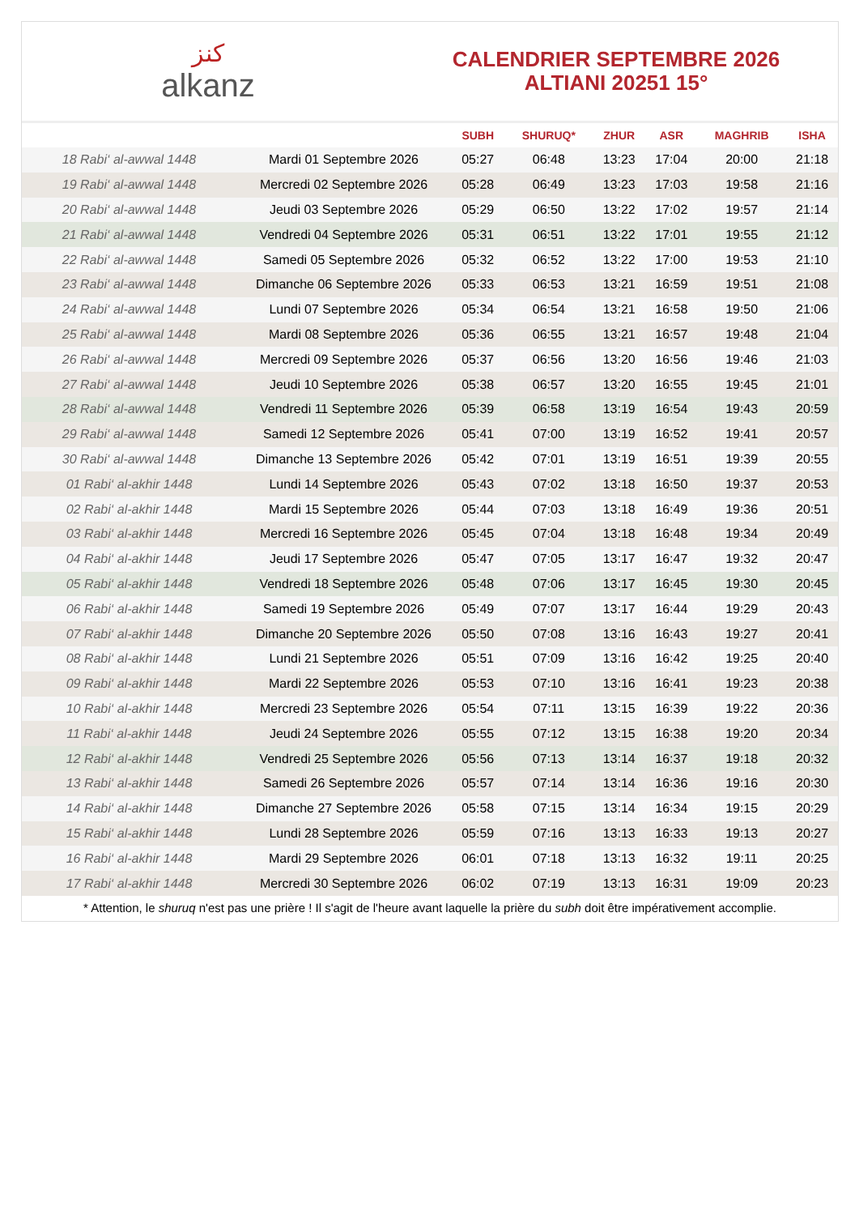ﻛﻨﺰ
alkanz
CALENDRIER SEPTEMBRE 2026
ALTIANI 20251 15°
| | | SUBH | SHURUQ* | ZHUR | ASR | MAGHRIB | ISHA |
| --- | --- | --- | --- | --- | --- | --- | --- |
| 18 Rabi‘ al-awwal 1448 | Mardi 01 Septembre 2026 | 05:27 | 06:48 | 13:23 | 17:04 | 20:00 | 21:18 |
| 19 Rabi‘ al-awwal 1448 | Mercredi 02 Septembre 2026 | 05:28 | 06:49 | 13:23 | 17:03 | 19:58 | 21:16 |
| 20 Rabi‘ al-awwal 1448 | Jeudi 03 Septembre 2026 | 05:29 | 06:50 | 13:22 | 17:02 | 19:57 | 21:14 |
| 21 Rabi‘ al-awwal 1448 | Vendredi 04 Septembre 2026 | 05:31 | 06:51 | 13:22 | 17:01 | 19:55 | 21:12 |
| 22 Rabi‘ al-awwal 1448 | Samedi 05 Septembre 2026 | 05:32 | 06:52 | 13:22 | 17:00 | 19:53 | 21:10 |
| 23 Rabi‘ al-awwal 1448 | Dimanche 06 Septembre 2026 | 05:33 | 06:53 | 13:21 | 16:59 | 19:51 | 21:08 |
| 24 Rabi‘ al-awwal 1448 | Lundi 07 Septembre 2026 | 05:34 | 06:54 | 13:21 | 16:58 | 19:50 | 21:06 |
| 25 Rabi‘ al-awwal 1448 | Mardi 08 Septembre 2026 | 05:36 | 06:55 | 13:21 | 16:57 | 19:48 | 21:04 |
| 26 Rabi‘ al-awwal 1448 | Mercredi 09 Septembre 2026 | 05:37 | 06:56 | 13:20 | 16:56 | 19:46 | 21:03 |
| 27 Rabi‘ al-awwal 1448 | Jeudi 10 Septembre 2026 | 05:38 | 06:57 | 13:20 | 16:55 | 19:45 | 21:01 |
| 28 Rabi‘ al-awwal 1448 | Vendredi 11 Septembre 2026 | 05:39 | 06:58 | 13:19 | 16:54 | 19:43 | 20:59 |
| 29 Rabi‘ al-awwal 1448 | Samedi 12 Septembre 2026 | 05:41 | 07:00 | 13:19 | 16:52 | 19:41 | 20:57 |
| 30 Rabi‘ al-awwal 1448 | Dimanche 13 Septembre 2026 | 05:42 | 07:01 | 13:19 | 16:51 | 19:39 | 20:55 |
| 01 Rabi‘ al-akhir 1448 | Lundi 14 Septembre 2026 | 05:43 | 07:02 | 13:18 | 16:50 | 19:37 | 20:53 |
| 02 Rabi‘ al-akhir 1448 | Mardi 15 Septembre 2026 | 05:44 | 07:03 | 13:18 | 16:49 | 19:36 | 20:51 |
| 03 Rabi‘ al-akhir 1448 | Mercredi 16 Septembre 2026 | 05:45 | 07:04 | 13:18 | 16:48 | 19:34 | 20:49 |
| 04 Rabi‘ al-akhir 1448 | Jeudi 17 Septembre 2026 | 05:47 | 07:05 | 13:17 | 16:47 | 19:32 | 20:47 |
| 05 Rabi‘ al-akhir 1448 | Vendredi 18 Septembre 2026 | 05:48 | 07:06 | 13:17 | 16:45 | 19:30 | 20:45 |
| 06 Rabi‘ al-akhir 1448 | Samedi 19 Septembre 2026 | 05:49 | 07:07 | 13:17 | 16:44 | 19:29 | 20:43 |
| 07 Rabi‘ al-akhir 1448 | Dimanche 20 Septembre 2026 | 05:50 | 07:08 | 13:16 | 16:43 | 19:27 | 20:41 |
| 08 Rabi‘ al-akhir 1448 | Lundi 21 Septembre 2026 | 05:51 | 07:09 | 13:16 | 16:42 | 19:25 | 20:40 |
| 09 Rabi‘ al-akhir 1448 | Mardi 22 Septembre 2026 | 05:53 | 07:10 | 13:16 | 16:41 | 19:23 | 20:38 |
| 10 Rabi‘ al-akhir 1448 | Mercredi 23 Septembre 2026 | 05:54 | 07:11 | 13:15 | 16:39 | 19:22 | 20:36 |
| 11 Rabi‘ al-akhir 1448 | Jeudi 24 Septembre 2026 | 05:55 | 07:12 | 13:15 | 16:38 | 19:20 | 20:34 |
| 12 Rabi‘ al-akhir 1448 | Vendredi 25 Septembre 2026 | 05:56 | 07:13 | 13:14 | 16:37 | 19:18 | 20:32 |
| 13 Rabi‘ al-akhir 1448 | Samedi 26 Septembre 2026 | 05:57 | 07:14 | 13:14 | 16:36 | 19:16 | 20:30 |
| 14 Rabi‘ al-akhir 1448 | Dimanche 27 Septembre 2026 | 05:58 | 07:15 | 13:14 | 16:34 | 19:15 | 20:29 |
| 15 Rabi‘ al-akhir 1448 | Lundi 28 Septembre 2026 | 05:59 | 07:16 | 13:13 | 16:33 | 19:13 | 20:27 |
| 16 Rabi‘ al-akhir 1448 | Mardi 29 Septembre 2026 | 06:01 | 07:18 | 13:13 | 16:32 | 19:11 | 20:25 |
| 17 Rabi‘ al-akhir 1448 | Mercredi 30 Septembre 2026 | 06:02 | 07:19 | 13:13 | 16:31 | 19:09 | 20:23 |
* Attention, le shuruq n'est pas une prière ! Il s'agit de l'heure avant laquelle la prière du subh doit être impérativement accomplie.